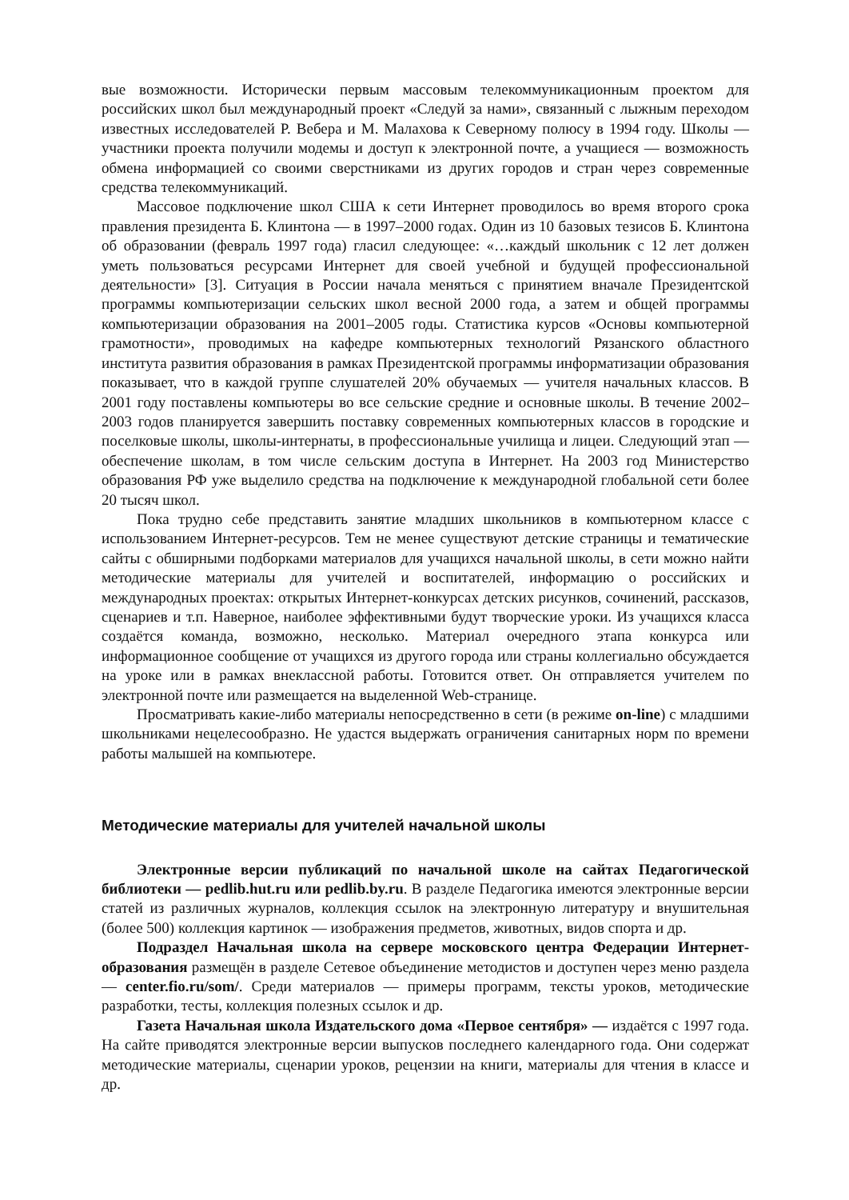вые возможности. Исторически первым массовым телекоммуникационным проектом для российских школ был международный проект «Следуй за нами», связанный с лыжным переходом известных исследователей Р. Вебера и М. Малахова к Северному полюсу в 1994 году. Школы — участники проекта получили модемы и доступ к электронной почте, а учащиеся — возможность обмена информацией со своими сверстниками из других городов и стран через современные средства телекоммуникаций.
Массовое подключение школ США к сети Интернет проводилось во время второго срока правления президента Б. Клинтона — в 1997–2000 годах. Один из 10 базовых тезисов Б. Клинтона об образовании (февраль 1997 года) гласил следующее: «…каждый школьник с 12 лет должен уметь пользоваться ресурсами Интернет для своей учебной и будущей профессиональной деятельности» [3]. Ситуация в России начала меняться с принятием вначале Президентской программы компьютеризации сельских школ весной 2000 года, а затем и общей программы компьютеризации образования на 2001–2005 годы. Статистика курсов «Основы компьютерной грамотности», проводимых на кафедре компьютерных технологий Рязанского областного института развития образования в рамках Президентской программы информатизации образования показывает, что в каждой группе слушателей 20% обучаемых — учителя начальных классов. В 2001 году поставлены компьютеры во все сельские средние и основные школы. В течение 2002–2003 годов планируется завершить поставку современных компьютерных классов в городские и поселковые школы, школы-интернаты, в профессиональные училища и лицеи. Следующий этап — обеспечение школам, в том числе сельским доступа в Интернет. На 2003 год Министерство образования РФ уже выделило средства на подключение к международной глобальной сети более 20 тысяч школ.
Пока трудно себе представить занятие младших школьников в компьютерном классе с использованием Интернет-ресурсов. Тем не менее существуют детские страницы и тематические сайты с обширными подборками материалов для учащихся начальной школы, в сети можно найти методические материалы для учителей и воспитателей, информацию о российских и международных проектах: открытых Интернет-конкурсах детских рисунков, сочинений, рассказов, сценариев и т.п. Наверное, наиболее эффективными будут творческие уроки. Из учащихся класса создаётся команда, возможно, несколько. Материал очередного этапа конкурса или информационное сообщение от учащихся из другого города или страны коллегиально обсуждается на уроке или в рамках внеклассной работы. Готовится ответ. Он отправляется учителем по электронной почте или размещается на выделенной Web-странице.
Просматривать какие-либо материалы непосредственно в сети (в режиме on-line) с младшими школьниками нецелесообразно. Не удастся выдержать ограничения санитарных норм по времени работы малышей на компьютере.
Методические материалы для учителей начальной школы
Электронные версии публикаций по начальной школе на сайтах Педагогической библиотеки — pedlib.hut.ru или pedlib.by.ru. В разделе Педагогика имеются электронные версии статей из различных журналов, коллекция ссылок на электронную литературу и внушительная (более 500) коллекция картинок — изображения предметов, животных, видов спорта и др.
Подраздел Начальная школа на сервере московского центра Федерации Интернет-образования размещён в разделе Сетевое объединение методистов и доступен через меню раздела — center.fio.ru/som/. Среди материалов — примеры программ, тексты уроков, методические разработки, тесты, коллекция полезных ссылок и др.
Газета Начальная школа Издательского дома «Первое сентября» — издаётся с 1997 года. На сайте приводятся электронные версии выпусков последнего календарного года. Они содержат методические материалы, сценарии уроков, рецензии на книги, материалы для чтения в классе и др.